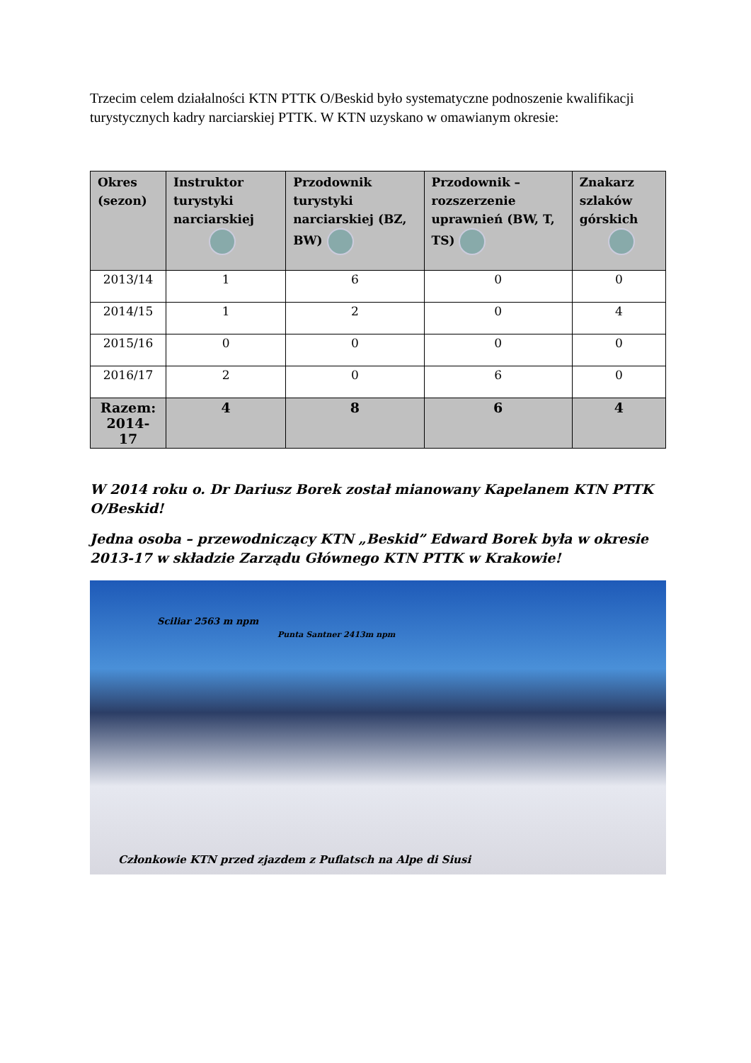Trzecim celem działalności KTN PTTK O/Beskid było systematyczne podnoszenie kwalifikacji turystycznych kadry narciarskiej PTTK. W KTN uzyskano w omawianym okresie:
| Okres (sezon) | Instruktor turystyki narciarskiej | Przodownik turystyki narciarskiej (BZ, BW) | Przodownik – rozszerzenie uprawnień (BW, T, TS) | Znakarz szlaków górskich |
| --- | --- | --- | --- | --- |
| 2013/14 | 1 | 6 | 0 | 0 |
| 2014/15 | 1 | 2 | 0 | 4 |
| 2015/16 | 0 | 0 | 0 | 0 |
| 2016/17 | 2 | 0 | 6 | 0 |
| Razem: 2014-17 | 4 | 8 | 6 | 4 |
W 2014 roku o. Dr Dariusz Borek został mianowany Kapelanem KTN PTTK O/Beskid!
Jedna osoba – przewodniczący KTN „Beskid” Edward Borek była w okresie 2013-17 w składzie Zarządu Głównego KTN PTTK w Krakowie!
Sciliar 2563 m npm
Punta Santner 2413m npm
Członkowie KTN przed zjazdem z Puflatsch na Alpe di Siusi